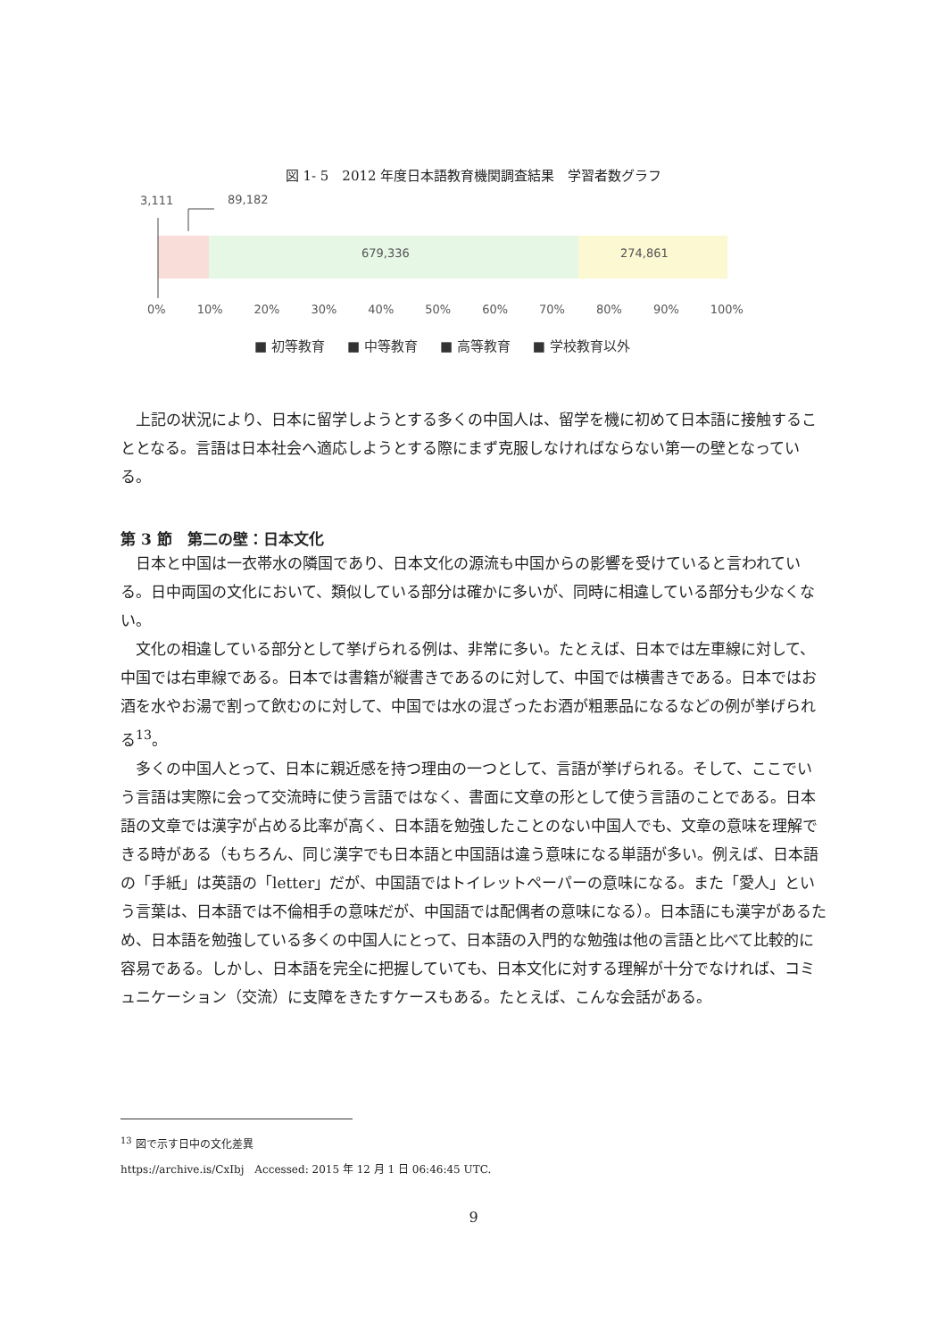図 1- 5　2012 年度日本語教育機関調査結果　学習者数グラフ
3,111 89,182
679,336 274,861
0% 10% 20% 30% 40% 50% 60% 70% 80% 90% 100%
■ 初等教育 ■ 中等教育 ■ 高等教育 ■ 学校教育以外
上記の状況により、日本に留学しようとする多くの中国人は、留学を機に初めて日本語に接触することとなる。言語は日本社会へ適応しようとする際にまず克服しなければならない第一の壁となっている。
第 3 節　第二の壁：日本文化
日本と中国は一衣帯水の隣国であり、日本文化の源流も中国からの影響を受けていると言われている。日中両国の文化において、類似している部分は確かに多いが、同時に相違している部分も少なくない。
文化の相違している部分として挙げられる例は、非常に多い。たとえば、日本では左車線に対して、中国では右車線である。日本では書籍が縦書きであるのに対して、中国では横書きである。日本ではお酒を水やお湯で割って飲むのに対して、中国では水の混ざったお酒が粗悪品になるなどの例が挙げられる<sup>13</sup>。
多くの中国人とって、日本に親近感を持つ理由の一つとして、言語が挙げられる。そして、ここでいう言語は実際に会って交流時に使う言語ではなく、書面に文章の形として使う言語のことである。日本語の文章では漢字が占める比率が高く、日本語を勉強したことのない中国人でも、文章の意味を理解できる時がある（もちろん、同じ漢字でも日本語と中国語は違う意味になる単語が多い。例えば、日本語の「手紙」は英語の「letter」だが、中国語ではトイレットペーパーの意味になる。また「愛人」という言葉は、日本語では不倫相手の意味だが、中国語では配偶者の意味になる）。日本語にも漢字があるため、日本語を勉強している多くの中国人にとって、日本語の入門的な勉強は他の言語と比べて比較的に容易である。しかし、日本語を完全に把握していても、日本文化に対する理解が十分でなければ、コミュニケーション（交流）に支障をきたすケースもある。たとえば、こんな会話がある。
<sup>13</sup> 図で示す日中の文化差異
https://archive.is/CxIbj　Accessed: 2015 年 12 月 1 日 06:46:45 UTC.
9